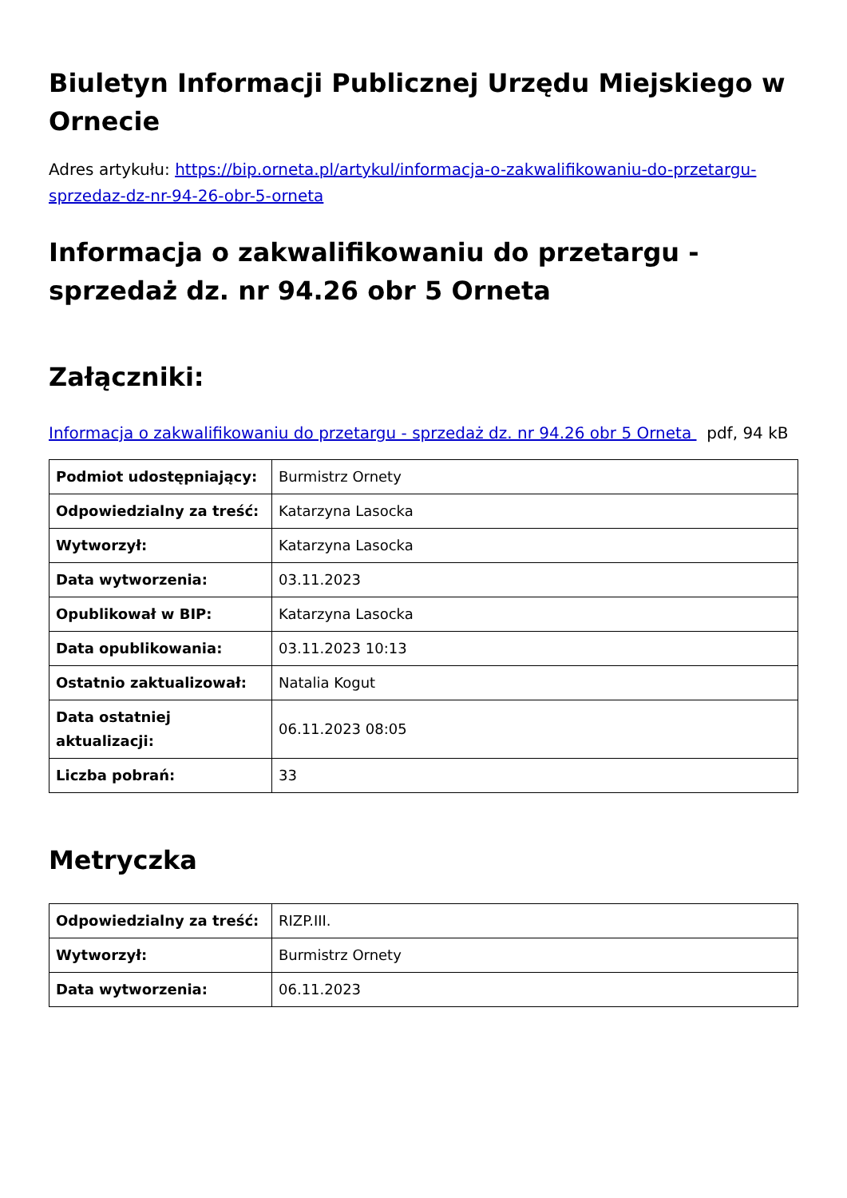Biuletyn Informacji Publicznej Urzędu Miejskiego w Ornecie
Adres artykułu: https://bip.orneta.pl/artykul/informacja-o-zakwalifikowaniu-do-przetargu-sprzedaz-dz-nr-94-26-obr-5-orneta
Informacja o zakwalifikowaniu do przetargu - sprzedaż dz. nr 94.26 obr 5 Orneta
Załączniki:
Informacja o zakwalifikowaniu do przetargu - sprzedaż dz. nr 94.26 obr 5 Orneta pdf, 94 kB
| Podmiot udostępniający: | Burmistrz Ornety |
| Odpowiedzialny za treść: | Katarzyna Lasocka |
| Wytworzył: | Katarzyna Lasocka |
| Data wytworzenia: | 03.11.2023 |
| Opublikował w BIP: | Katarzyna Lasocka |
| Data opublikowania: | 03.11.2023 10:13 |
| Ostatnio zaktualizował: | Natalia Kogut |
| Data ostatniej aktualizacji: | 06.11.2023 08:05 |
| Liczba pobrań: | 33 |
Metryczka
| Odpowiedzialny za treść: | RIZP.III. |
| Wytworzył: | Burmistrz Ornety |
| Data wytworzenia: | 06.11.2023 |